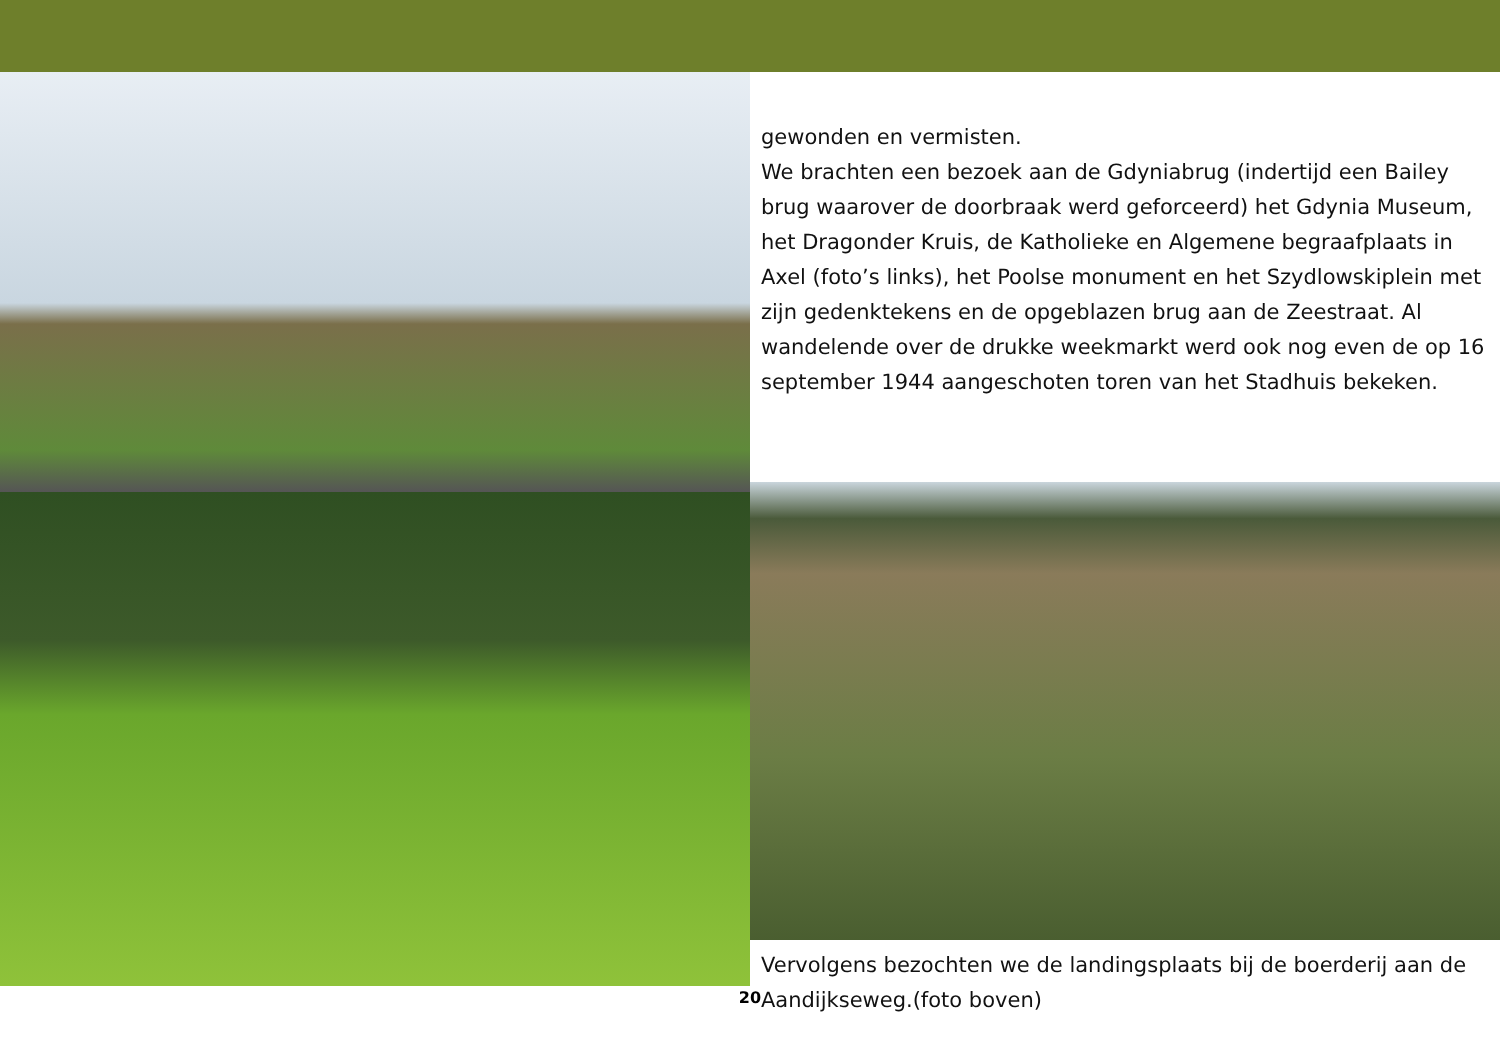gewonden en vermisten.
We brachten een bezoek aan de Gdyniabrug (indertijd een Bailey brug waarover de doorbraak werd geforceerd) het Gdynia Museum, het Dragonder Kruis, de Katholieke en Algemene begraafplaats in Axel (foto’s links), het Poolse monument en het Szydlowskiplein met zijn gedenktekens en de opgeblazen brug aan de Zeestraat. Al wandelende over de drukke weekmarkt werd ook nog even de op 16 september 1944 aangeschoten toren van het Stadhuis bekeken.
Vervolgens bezochten we de landingsplaats bij de boerderij aan de Aandijkseweg.(foto boven)
20